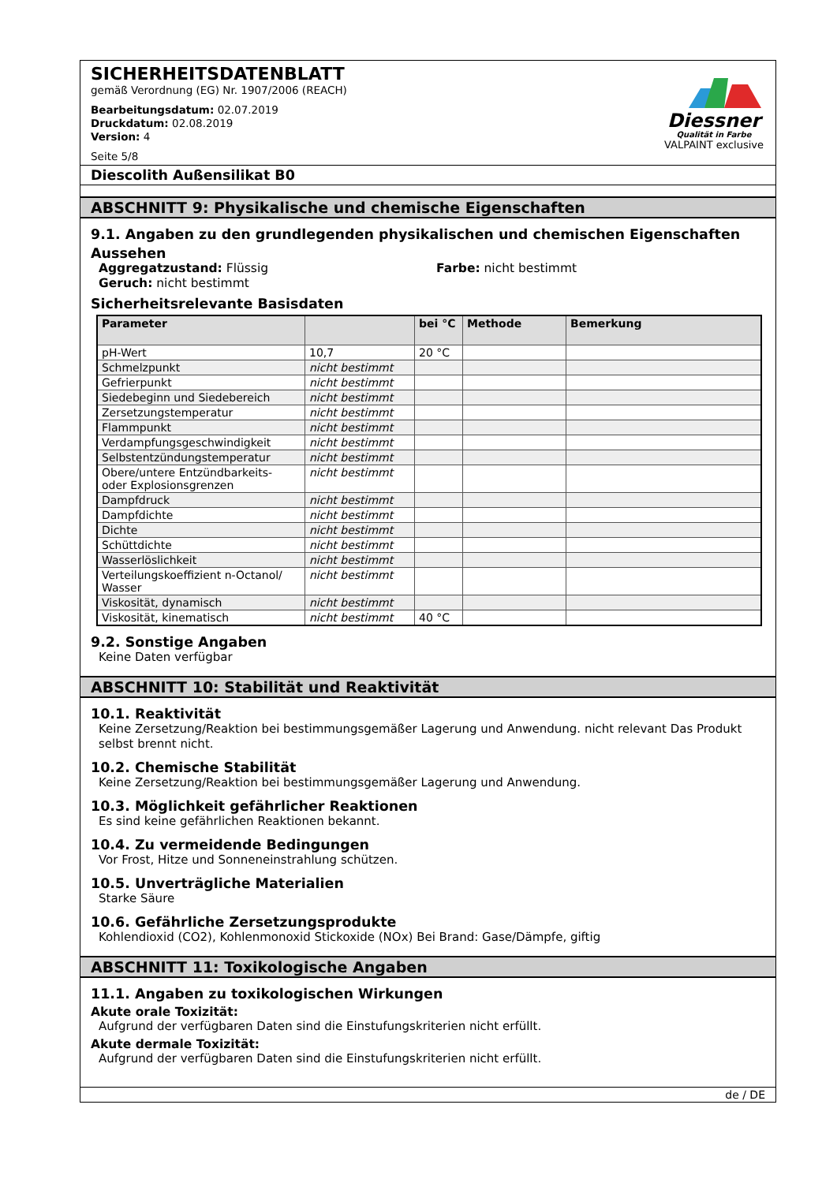SICHERHEITSDATENBLATT
gemäß Verordnung (EG) Nr. 1907/2006 (REACH)
Bearbeitungsdatum: 02.07.2019
Druckdatum: 02.08.2019
Version: 4
Seite 5/8
Diessner
Qualität in Farbe
VALPAINT exclusive
Diescolith Außensilikat B0
ABSCHNITT 9: Physikalische und chemische Eigenschaften
9.1. Angaben zu den grundlegenden physikalischen und chemischen Eigenschaften
Aussehen
Aggregatzustand: Flüssig
Geruch: nicht bestimmt
Farbe: nicht bestimmt
Sicherheitsrelevante Basisdaten
| Parameter | | bei °C | Methode | Bemerkung |
| --- | --- | --- | --- | --- |
| pH-Wert | 10,7 | 20 °C | | |
| Schmelzpunkt | nicht bestimmt | | | |
| Gefrierpunkt | nicht bestimmt | | | |
| Siedebeginn und Siedebereich | nicht bestimmt | | | |
| Zersetzungstemperatur | nicht bestimmt | | | |
| Flammpunkt | nicht bestimmt | | | |
| Verdampfungsgeschwindigkeit | nicht bestimmt | | | |
| Selbstentzündungstemperatur | nicht bestimmt | | | |
| Obere/untere Entzündbarkeits- oder Explosionsgrenzen | nicht bestimmt | | | |
| Dampfdruck | nicht bestimmt | | | |
| Dampfdichte | nicht bestimmt | | | |
| Dichte | nicht bestimmt | | | |
| Schüttdichte | nicht bestimmt | | | |
| Wasserlöslichkeit | nicht bestimmt | | | |
| Verteilungskoeffizient n-Octanol/ Wasser | nicht bestimmt | | | |
| Viskosität, dynamisch | nicht bestimmt | | | |
| Viskosität, kinematisch | nicht bestimmt | 40 °C | | |
9.2. Sonstige Angaben
Keine Daten verfügbar
ABSCHNITT 10: Stabilität und Reaktivität
10.1. Reaktivität
Keine Zersetzung/Reaktion bei bestimmungsgemäßer Lagerung und Anwendung. nicht relevant Das Produkt selbst brennt nicht.
10.2. Chemische Stabilität
Keine Zersetzung/Reaktion bei bestimmungsgemäßer Lagerung und Anwendung.
10.3. Möglichkeit gefährlicher Reaktionen
Es sind keine gefährlichen Reaktionen bekannt.
10.4. Zu vermeidende Bedingungen
Vor Frost, Hitze und Sonneneinstrahlung schützen.
10.5. Unverträgliche Materialien
Starke Säure
10.6. Gefährliche Zersetzungsprodukte
Kohlendioxid (CO2), Kohlenmonoxid Stickoxide (NOx) Bei Brand: Gase/Dämpfe, giftig
ABSCHNITT 11: Toxikologische Angaben
11.1. Angaben zu toxikologischen Wirkungen
Akute orale Toxizität:
Aufgrund der verfügbaren Daten sind die Einstufungskriterien nicht erfüllt.
Akute dermale Toxizität:
Aufgrund der verfügbaren Daten sind die Einstufungskriterien nicht erfüllt.
de / DE